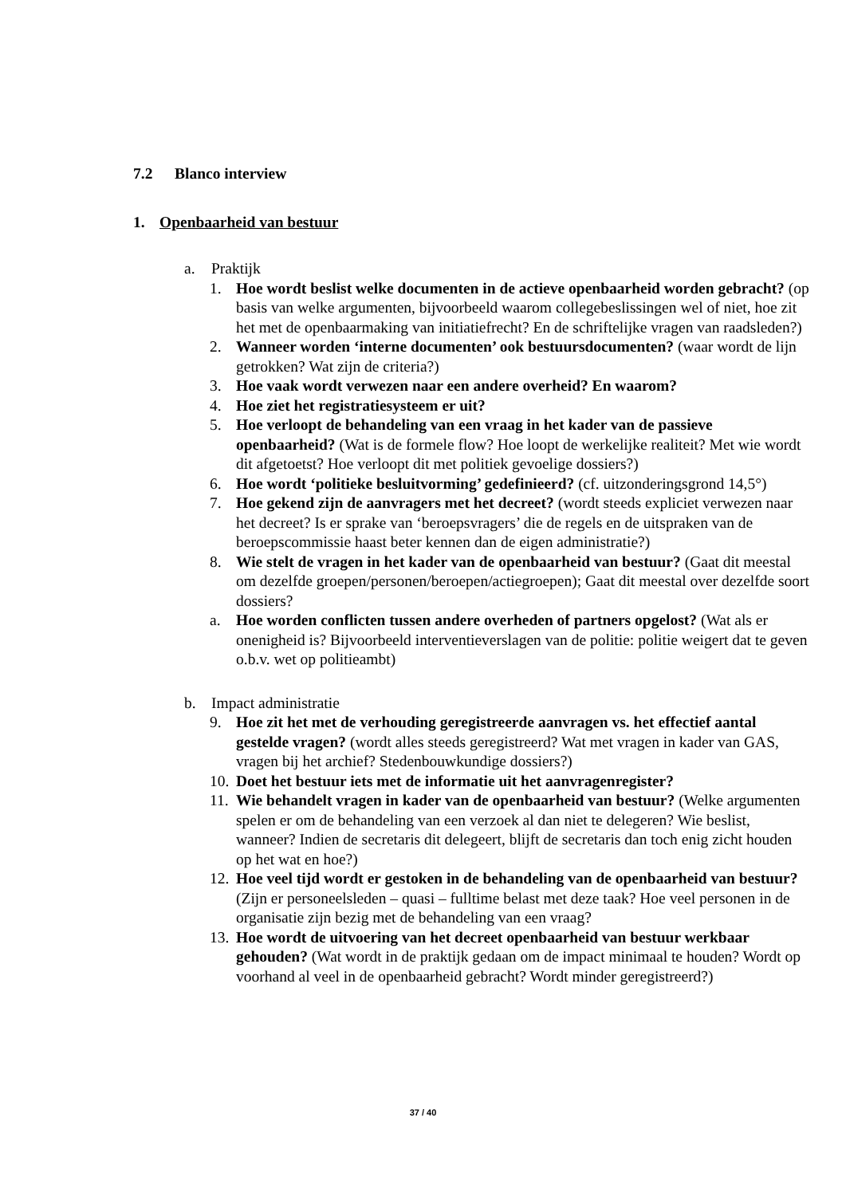7.2 Blanco interview
1. Openbaarheid van bestuur
a. Praktijk
1. Hoe wordt beslist welke documenten in de actieve openbaarheid worden gebracht? (op basis van welke argumenten, bijvoorbeeld waarom collegebeslissingen wel of niet, hoe zit het met de openbaarmaking van initiatiefrecht? En de schriftelijke vragen van raadsleden?)
2. Wanneer worden ‘interne documenten’ ook bestuursdocumenten? (waar wordt de lijn getrokken? Wat zijn de criteria?)
3. Hoe vaak wordt verwezen naar een andere overheid? En waarom?
4. Hoe ziet het registratiesysteem er uit?
5. Hoe verloopt de behandeling van een vraag in het kader van de passieve openbaarheid? (Wat is de formele flow? Hoe loopt de werkelijke realiteit? Met wie wordt dit afgetoetst? Hoe verloopt dit met politiek gevoelige dossiers?)
6. Hoe wordt ‘politieke besluitvorming’ gedefinieerd? (cf. uitzonderingsgrond 14,5°)
7. Hoe gekend zijn de aanvragers met het decreet? (wordt steeds expliciet verwezen naar het decreet? Is er sprake van ‘beroepsvragers’ die de regels en de uitspraken van de beroepscommissie haast beter kennen dan de eigen administratie?)
8. Wie stelt de vragen in het kader van de openbaarheid van bestuur? (Gaat dit meestal om dezelfde groepen/personen/beroepen/actiegroepen); Gaat dit meestal over dezelfde soort dossiers?
a. Hoe worden conflicten tussen andere overheden of partners opgelost? (Wat als er onenigheid is? Bijvoorbeeld interventieverslagen van de politie: politie weigert dat te geven o.b.v. wet op politieambt)
b. Impact administratie
9. Hoe zit het met de verhouding geregistreerde aanvragen vs. het effectief aantal gestelde vragen? (wordt alles steeds geregistreerd? Wat met vragen in kader van GAS, vragen bij het archief? Stedenbouwkundige dossiers?)
10.
Doet het bestuur iets met de informatie uit het aanvragenregister?
11.
Wie behandelt vragen in kader van de openbaarheid van bestuur? (Welke argumenten spelen er om de behandeling van een verzoek al dan niet te delegeren? Wie beslist, wanneer? Indien de secretaris dit delegeert, blijft de secretaris dan toch enig zicht houden op het wat en hoe?)
12.
Hoe veel tijd wordt er gestoken in de behandeling van de openbaarheid van bestuur? (Zijn er personeelsleden – quasi – fulltime belast met deze taak? Hoe veel personen in de organisatie zijn bezig met de behandeling van een vraag?
13.
Hoe wordt de uitvoering van het decreet openbaarheid van bestuur werkbaar gehouden? (Wat wordt in de praktijk gedaan om de impact minimaal te houden? Wordt op voorhand al veel in de openbaarheid gebracht? Wordt minder geregistreerd?)
37 / 40